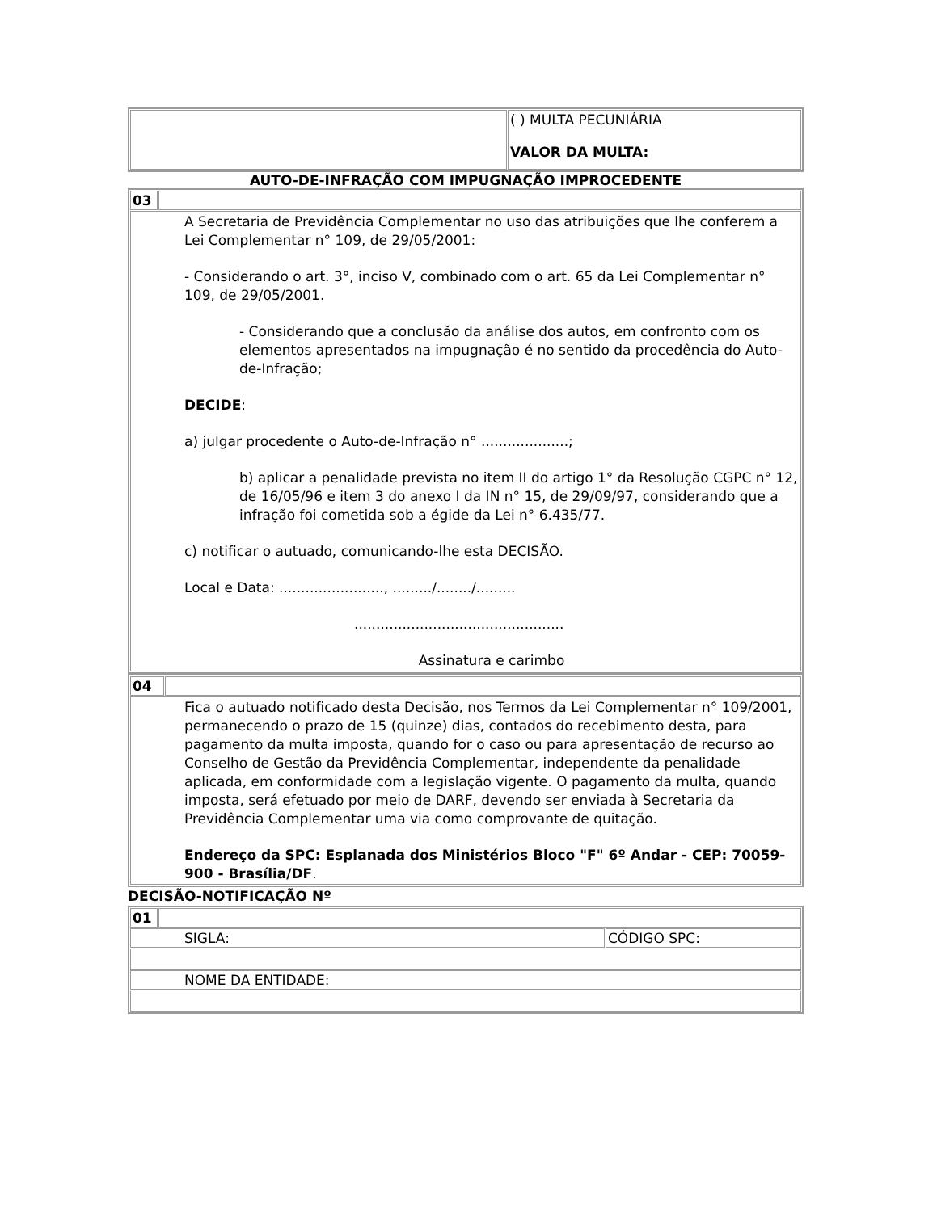| | ( ) MULTA PECUNIÁRIA VALOR DA MULTA: |
AUTO-DE-INFRAÇÃO COM IMPUGNAÇÃO IMPROCEDENTE
| 03 | |
| A Secretaria de Previdência Complementar no uso das atribuições que lhe conferem a Lei Complementar n° 109, de 29/05/2001: - Considerando o art. 3°, inciso V, combinado com o art. 65 da Lei Complementar n° 109, de 29/05/2001. - Considerando que a conclusão da análise dos autos, em confronto com os elementos apresentados na impugnação é no sentido da procedência do Auto-de-Infração; DECIDE : a) julgar procedente o Auto-de-Infração n° ....................; b) aplicar a penalidade prevista no item II do artigo 1° da Resolução CGPC n° 12, de 16/05/96 e item 3 do anexo I da IN n° 15, de 29/09/97, considerando que a infração foi cometida sob a égide da Lei n° 6.435/77. c) notificar o autuado, comunicando-lhe esta DECISÃO. Local e Data: ........................, ........./......../......... ................................................ Assinatura e carimbo | |
| 04 | |
| Fica o autuado notificado desta Decisão, nos Termos da Lei Complementar n° 109/2001, permanecendo o prazo de 15 (quinze) dias, contados do recebimento desta, para pagamento da multa imposta, quando for o caso ou para apresentação de recurso ao Conselho de Gestão da Previdência Complementar, independente da penalidade aplicada, em conformidade com a legislação vigente. O pagamento da multa, quando imposta, será efetuado por meio de DARF, devendo ser enviada à Secretaria da Previdência Complementar uma via como comprovante de quitação. Endereço da SPC: Esplanada dos Ministérios Bloco "F" 6º Andar - CEP: 70059-900 - Brasília/DF . | |
DECISÃO-NOTIFICAÇÃO Nº
| 01 | | |
| SIGLA: | | CÓDIGO SPC: |
| NOME DA ENTIDADE: | | |